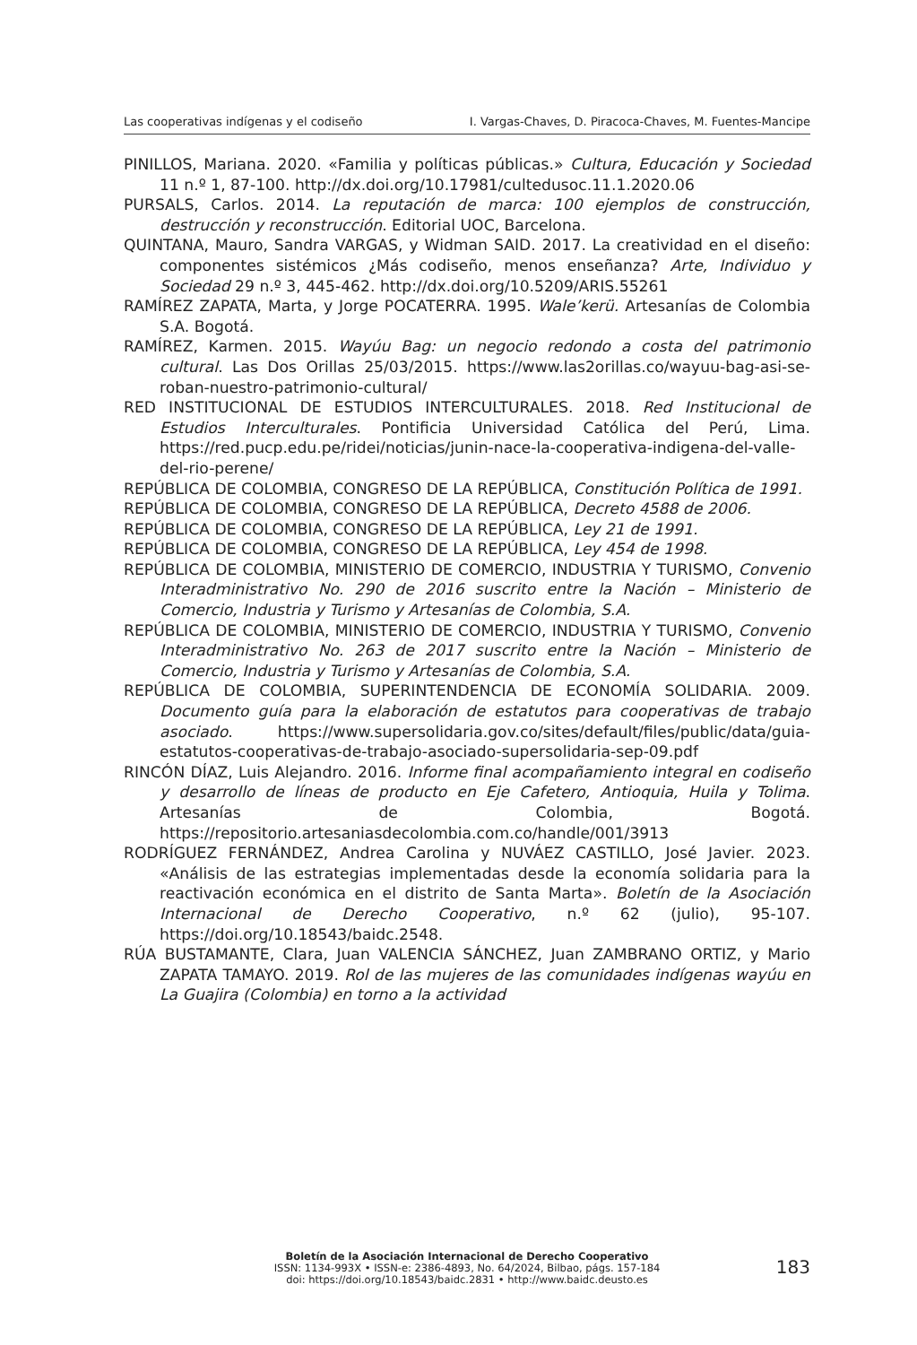Las cooperativas indígenas y el codiseño I. Vargas-Chaves, D. Piracoca-Chaves, M. Fuentes-Mancipe
PINILLOS, Mariana. 2020. «Familia y políticas públicas.» Cultura, Educación y Sociedad 11 n.º 1, 87-100. http://dx.doi.org/10.17981/cultedusoc.11.1.2020.06
PURSALS, Carlos. 2014. La reputación de marca: 100 ejemplos de construcción, destrucción y reconstrucción. Editorial UOC, Barcelona.
QUINTANA, Mauro, Sandra VARGAS, y Widman SAID. 2017. La creatividad en el diseño: componentes sistémicos ¿Más codiseño, menos enseñanza? Arte, Individuo y Sociedad 29 n.º 3, 445-462. http://dx.doi.org/10.5209/ARIS.55261
RAMÍREZ ZAPATA, Marta, y Jorge POCATERRA. 1995. Wale’kerü. Artesanías de Colombia S.A. Bogotá.
RAMÍREZ, Karmen. 2015. Wayúu Bag: un negocio redondo a costa del patrimonio cultural. Las Dos Orillas 25/03/2015. https://www.las2orillas.co/wayuu-bag-asi-se-roban-nuestro-patrimonio-cultural/
RED INSTITUCIONAL DE ESTUDIOS INTERCULTURALES. 2018. Red Institucional de Estudios Interculturales. Pontificia Universidad Católica del Perú, Lima. https://red.pucp.edu.pe/ridei/noticias/junin-nace-la-cooperativa-indigena-del-valle-del-rio-perene/
REPÚBLICA DE COLOMBIA, CONGRESO DE LA REPÚBLICA, Constitución Política de 1991.
REPÚBLICA DE COLOMBIA, CONGRESO DE LA REPÚBLICA, Decreto 4588 de 2006.
REPÚBLICA DE COLOMBIA, CONGRESO DE LA REPÚBLICA, Ley 21 de 1991.
REPÚBLICA DE COLOMBIA, CONGRESO DE LA REPÚBLICA, Ley 454 de 1998.
REPÚBLICA DE COLOMBIA, MINISTERIO DE COMERCIO, INDUSTRIA Y TURISMO, Convenio Interadministrativo No. 290 de 2016 suscrito entre la Nación – Ministerio de Comercio, Industria y Turismo y Artesanías de Colombia, S.A.
REPÚBLICA DE COLOMBIA, MINISTERIO DE COMERCIO, INDUSTRIA Y TURISMO, Convenio Interadministrativo No. 263 de 2017 suscrito entre la Nación – Ministerio de Comercio, Industria y Turismo y Artesanías de Colombia, S.A.
REPÚBLICA DE COLOMBIA, SUPERINTENDENCIA DE ECONOMÍA SOLIDARIA. 2009. Documento guía para la elaboración de estatutos para cooperativas de trabajo asociado. https://www.supersolidaria.gov.co/sites/default/files/public/data/guia-estatutos-cooperativas-de-trabajo-asociado-supersolidaria-sep-09.pdf
RINCÓN DÍAZ, Luis Alejandro. 2016. Informe final acompañamiento integral en codiseño y desarrollo de líneas de producto en Eje Cafetero, Antioquia, Huila y Tolima. Artesanías de Colombia, Bogotá. https://repositorio.artesaniasdecolombia.com.co/handle/001/3913
RODRÍGUEZ FERNÁNDEZ, Andrea Carolina y NUVÁEZ CASTILLO, José Javier. 2023. «Análisis de las estrategias implementadas desde la economía solidaria para la reactivación económica en el distrito de Santa Marta». Boletín de la Asociación Internacional de Derecho Cooperativo, n.º 62 (julio), 95-107. https://doi.org/10.18543/baidc.2548.
RÚA BUSTAMANTE, Clara, Juan VALENCIA SÁNCHEZ, Juan ZAMBRANO ORTIZ, y Mario ZAPATA TAMAYO. 2019. Rol de las mujeres de las comunidades indígenas wayúu en La Guajira (Colombia) en torno a la actividad
Boletín de la Asociación Internacional de Derecho Cooperativo
ISSN: 1134-993X • ISSN-e: 2386-4893, No. 64/2024, Bilbao, págs. 157-184
doi: https://doi.org/10.18543/baidc.2831 • http://www.baidc.deusto.es
183